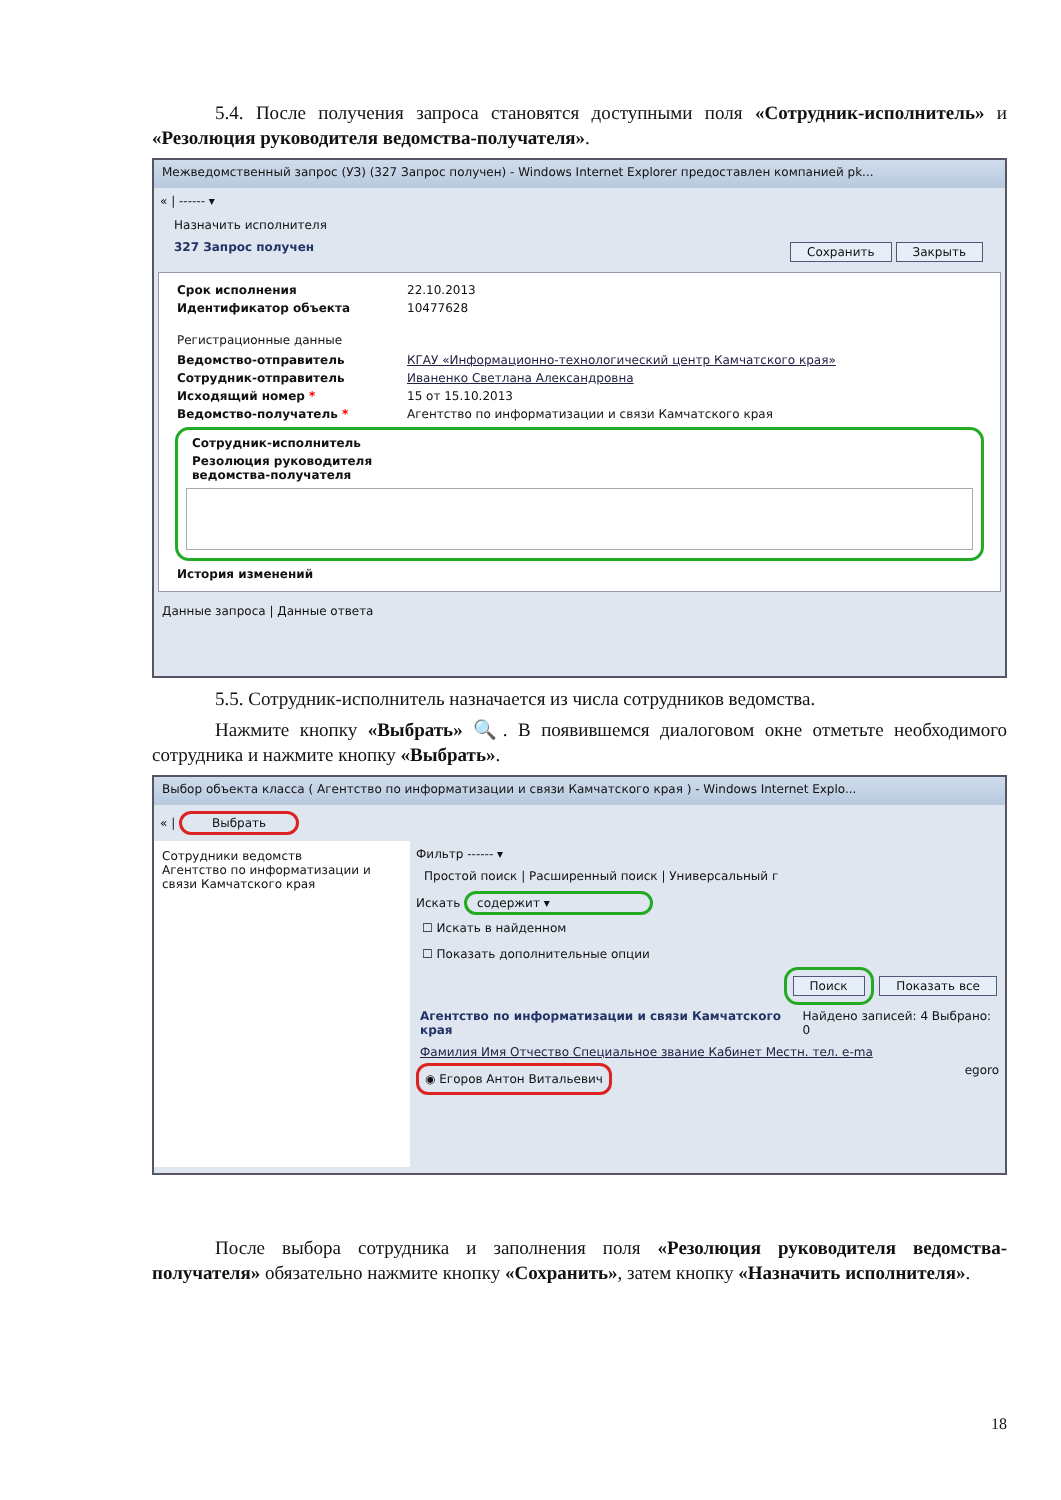5.4. После получения запроса становятся доступными поля «Сотрудник-исполнитель» и «Резолюция руководителя ведомства-получателя».
Межведомственный запрос (УЗ) (327 Запрос получен) - Windows Internet Explorer предоставлен компанией pk...
« | ------ ▾
Назначить исполнителя
327 Запрос получен Сохранить Закрыть
Срок исполнения 22.10.2013
Идентификатор объекта 10477628
Регистрационные данные
Ведомство-отправитель КГАУ «Информационно-технологический центр Камчатского края»
Сотрудник-отправитель Иваненко Светлана Александровна
Исходящий номер * 15 от 15.10.2013
Ведомство-получатель * Агентство по информатизации и связи Камчатского края
Сотрудник-исполнитель
Резолюция руководителя ведомства-получателя
История изменений
Данные запроса | Данные ответа
5.5. Сотрудник-исполнитель назначается из числа сотрудников ведомства.
Нажмите кнопку «Выбрать» 🔍. В появившемся диалоговом окне отметьте необходимого сотрудника и нажмите кнопку «Выбрать».
Выбор объекта класса ( Агентство по информатизации и связи Камчатского края ) - Windows Internet Explo...
« | Выбрать
Сотрудники ведомств
Агентство по информатизации и связи Камчатского края
Фильтр ------ ▾
Простой поиск | Расширенный поиск | Универсальный г
Искать содержит ▾
☐ Искать в найденном
☐ Показать дополнительные опции
Поиск Показать все
Агентство по информатизации и связи Камчатского края Найдено записей: 4 Выбрано: 0
Фамилия Имя Отчество Специальное звание Кабинет Местн. тел. e-ma
◉ Егоров Антон Витальевич egoro
После выбора сотрудника и заполнения поля «Резолюция руководителя ведомства-получателя» обязательно нажмите кнопку «Сохранить», затем кнопку «Назначить исполнителя».
18